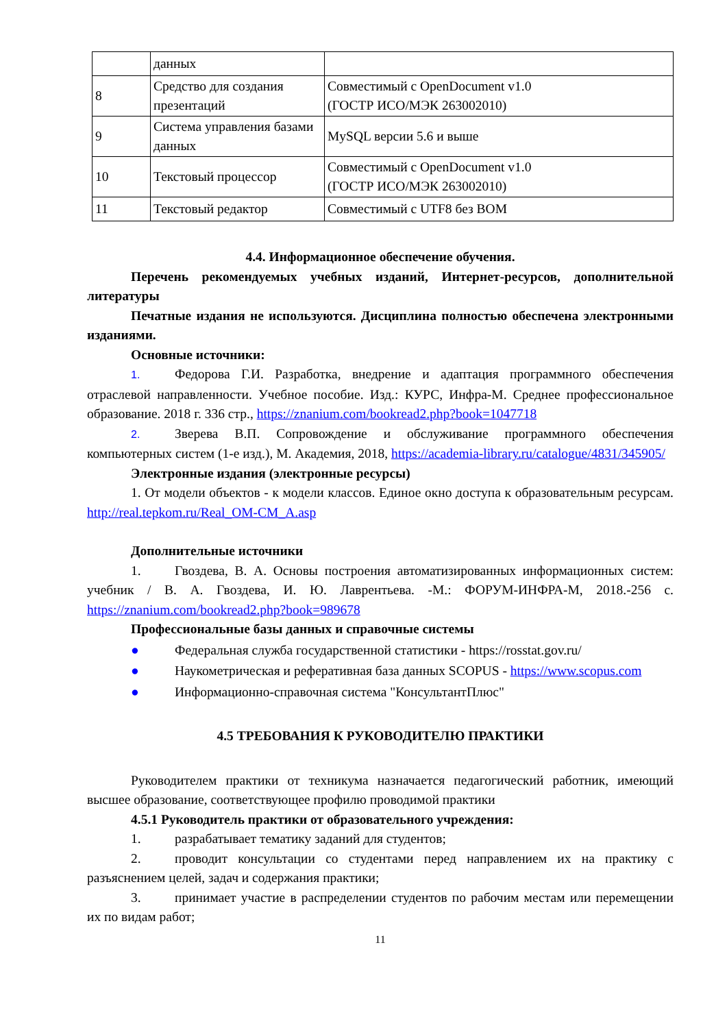| | данных | |
| 8 | Средство для создания презентаций | Совместимый с OpenDocument v1.0 (ГОСТР ИСО/МЭК 263002010) |
| 9 | Система управления базами данных | MySQL версии 5.6 и выше |
| 10 | Текстовый процессор | Совместимый с OpenDocument v1.0 (ГОСТР ИСО/МЭК 263002010) |
| 11 | Текстовый редактор | Совместимый с UTF8 без BOM |
4.4. Информационное обеспечение обучения.
Перечень рекомендуемых учебных изданий, Интернет-ресурсов, дополнительной литературы
Печатные издания не используются. Дисциплина полностью обеспечена электронными изданиями.
Основные источники:
1. Федорова Г.И. Разработка, внедрение и адаптация программного обеспечения отраслевой направленности. Учебное пособие. Изд.: КУРС, Инфра-М. Среднее профессиональное образование. 2018 г. 336 стр., https://znanium.com/bookread2.php?book=1047718
2. Зверева В.П. Сопровождение и обслуживание программного обеспечения компьютерных систем (1-е изд.), М. Академия, 2018, https://academia-library.ru/catalogue/4831/345905/
Электронные издания (электронные ресурсы)
1. От модели объектов - к модели классов. Единое окно доступа к образовательным ресурсам. http://real.tepkom.ru/Real_OM-CM_A.asp
Дополнительные источники
1. Гвоздева, В. А. Основы построения автоматизированных информационных систем: учебник / В. А. Гвоздева, И. Ю. Лаврентьева. -М.: ФОРУМ-ИНФРА-М, 2018.-256 с. https://znanium.com/bookread2.php?book=989678
Профессиональные базы данных и справочные системы
● Федеральная служба государственной статистики - https://rosstat.gov.ru/
● Наукометрическая и реферативная база данных SCOPUS - https://www.scopus.com
● Информационно-справочная система "КонсультантПлюс"
4.5 ТРЕБОВАНИЯ К РУКОВОДИТЕЛЮ ПРАКТИКИ
Руководителем практики от техникума назначается педагогический работник, имеющий высшее образование, соответствующее профилю проводимой практики
4.5.1 Руководитель практики от образовательного учреждения:
1. разрабатывает тематику заданий для студентов;
2. проводит консультации со студентами перед направлением их на практику с разъяснением целей, задач и содержания практики;
3. принимает участие в распределении студентов по рабочим местам или перемещении их по видам работ;
11